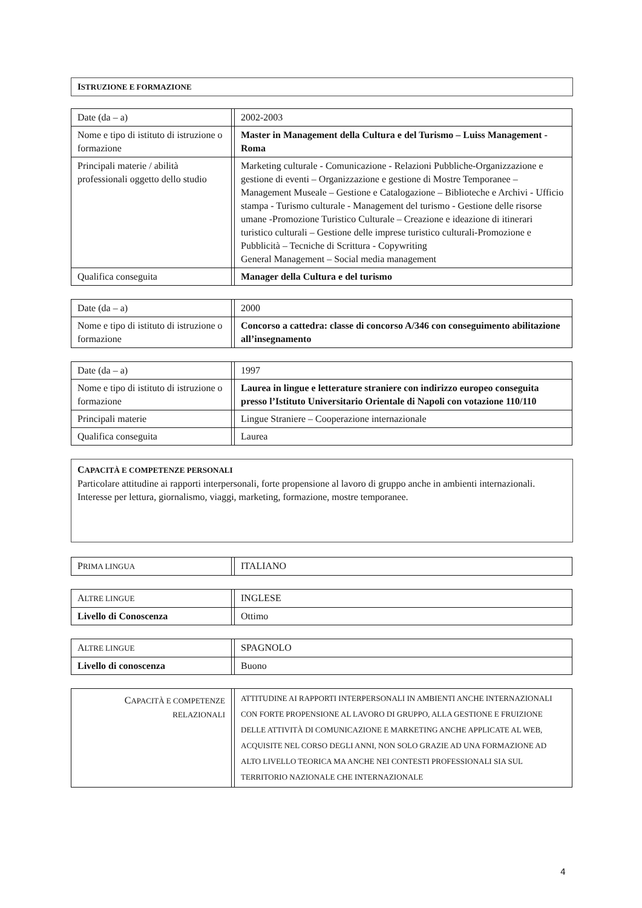ISTRUZIONE E FORMAZIONE
| Date (da – a) | | 2002-2003 |
| Nome e tipo di istituto di istruzione o formazione | | Master in Management della Cultura e del Turismo – Luiss Management - Roma |
| Principali materie / abilità professionali oggetto dello studio | | Marketing culturale - Comunicazione - Relazioni Pubbliche-Organizzazione e gestione di eventi – Organizzazione e gestione di Mostre Temporanee – Management Museale – Gestione e Catalogazione – Biblioteche e Archivi - Ufficio stampa - Turismo culturale - Management del turismo - Gestione delle risorse umane -Promozione Turistico Culturale – Creazione e ideazione di itinerari turistico culturali – Gestione delle imprese turistico culturali-Promozione e Pubblicità – Tecniche di Scrittura - Copywriting General Management – Social media management |
| Qualifica conseguita | | Manager della Cultura e del turismo |
| Date (da – a) | | 2000 |
| Nome e tipo di istituto di istruzione o formazione | | Concorso a cattedra: classe di concorso A/346 con conseguimento abilitazione all’insegnamento |
| Date (da – a) | | 1997 |
| Nome e tipo di istituto di istruzione o formazione | | Laurea in lingue e letterature straniere con indirizzo europeo conseguita presso l’Istituto Universitario Orientale di Napoli con votazione 110/110 |
| Principali materie | | Lingue Straniere – Cooperazione internazionale |
| Qualifica conseguita | | Laurea |
CAPACITÀ E COMPETENZE PERSONALI
Particolare attitudine ai rapporti interpersonali, forte propensione al lavoro di gruppo anche in ambienti internazionali. Interesse per lettura, giornalismo, viaggi, marketing, formazione, mostre temporanee.
| P RIMA LINGUA | | ITALIANO |
| A LTRE LINGUE | | INGLESE |
| Livello di Conoscenza | | Ottimo |
| A LTRE LINGUE | | SPAGNOLO |
| Livello di conoscenza | | Buono |
| C APACITÀ E COMPETENZE RELAZIONALI | | ATTITUDINE AI RAPPORTI INTERPERSONALI IN AMBIENTI ANCHE INTERNAZIONALI CON FORTE PROPENSIONE AL LAVORO DI GRUPPO, ALLA GESTIONE E FRUIZIONE DELLE ATTIVITÀ DI COMUNICAZIONE E MARKETING ANCHE APPLICATE AL WEB, ACQUISITE NEL CORSO DEGLI ANNI, NON SOLO GRAZIE AD UNA FORMAZIONE AD ALTO LIVELLO TEORICA MA ANCHE NEI CONTESTI PROFESSIONALI SIA SUL TERRITORIO NAZIONALE CHE INTERNAZIONALE |
4